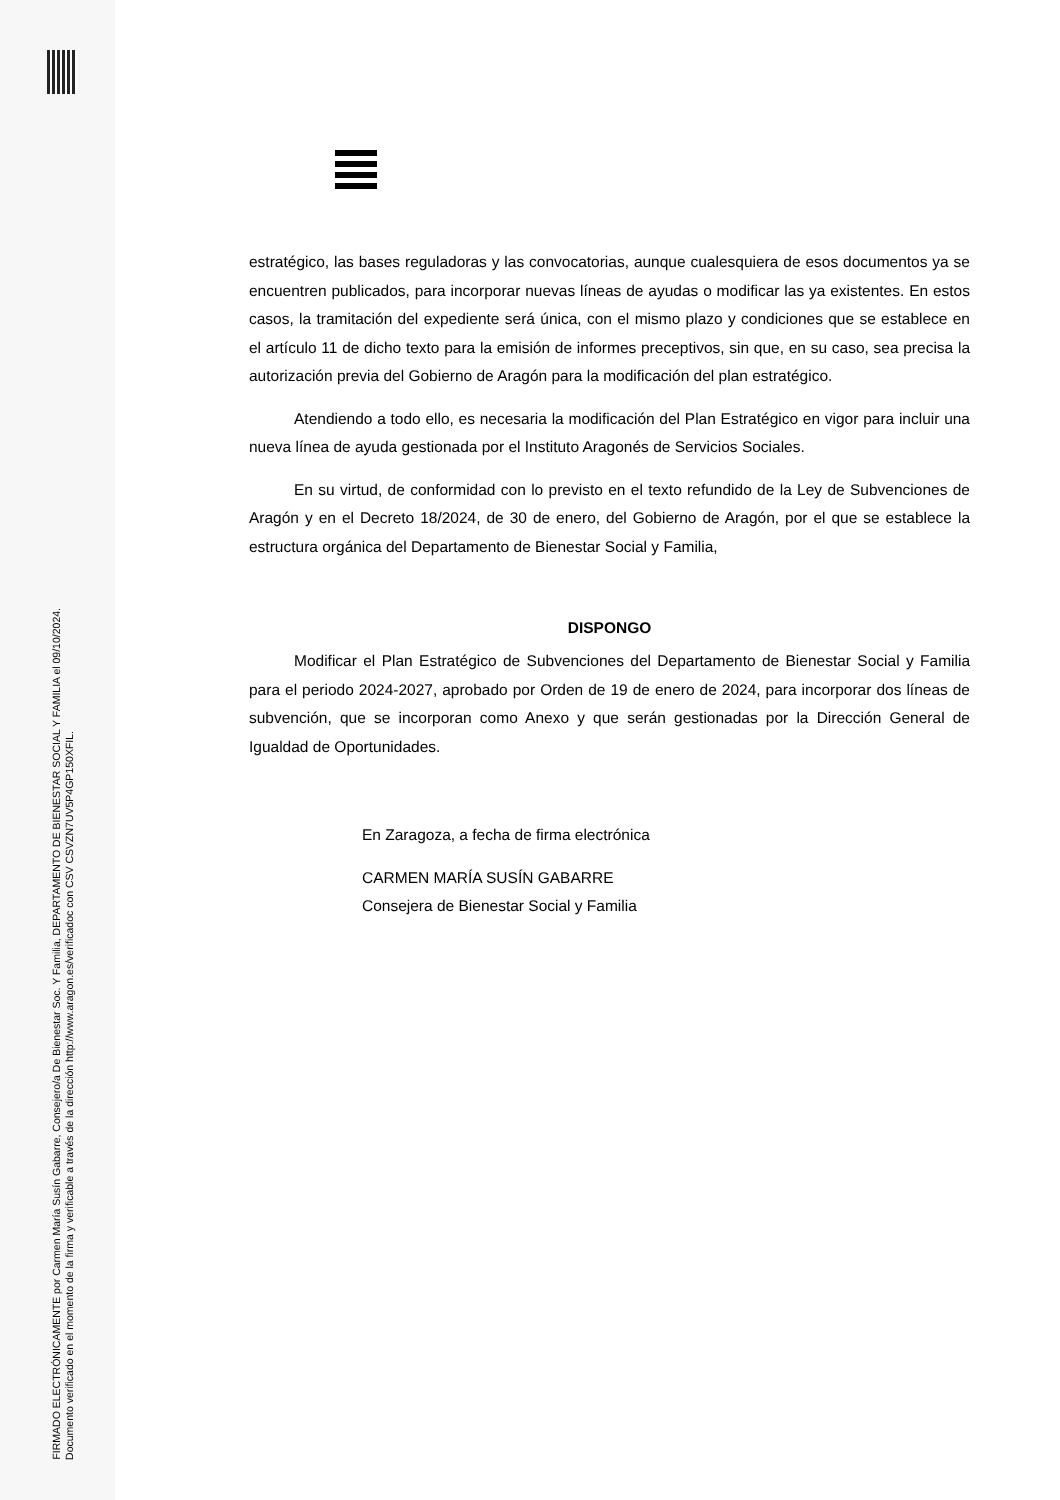estratégico, las bases reguladoras y las convocatorias, aunque cualesquiera de esos documentos ya se encuentren publicados, para incorporar nuevas líneas de ayudas o modificar las ya existentes. En estos casos, la tramitación del expediente será única, con el mismo plazo y condiciones que se establece en el artículo 11 de dicho texto para la emisión de informes preceptivos, sin que, en su caso, sea precisa la autorización previa del Gobierno de Aragón para la modificación del plan estratégico.
Atendiendo a todo ello, es necesaria la modificación del Plan Estratégico en vigor para incluir una nueva línea de ayuda gestionada por el Instituto Aragonés de Servicios Sociales.
En su virtud, de conformidad con lo previsto en el texto refundido de la Ley de Subvenciones de Aragón y en el Decreto 18/2024, de 30 de enero, del Gobierno de Aragón, por el que se establece la estructura orgánica del Departamento de Bienestar Social y Familia,
DISPONGO
Modificar el Plan Estratégico de Subvenciones del Departamento de Bienestar Social y Familia para el periodo 2024-2027, aprobado por Orden de 19 de enero de 2024, para incorporar dos líneas de subvención, que se incorporan como Anexo y que serán gestionadas por la Dirección General de Igualdad de Oportunidades.
En Zaragoza, a fecha de firma electrónica
CARMEN MARÍA SUSÍN GABARRE
Consejera de Bienestar Social y Familia
FIRMADO ELECTRÓNICAMENTE por Carmen María Susín Gabarre, Consejero/a De Bienestar Soc. Y Familia, DEPARTAMENTO DE BIENESTAR SOCIAL Y FAMILIA el 09/10/2024.
Documento verificado en el momento de la firma y verificable a través de la dirección http://www.aragon.es/verificadoc con CSV CSVZN7UV5P4GP150XFIL.